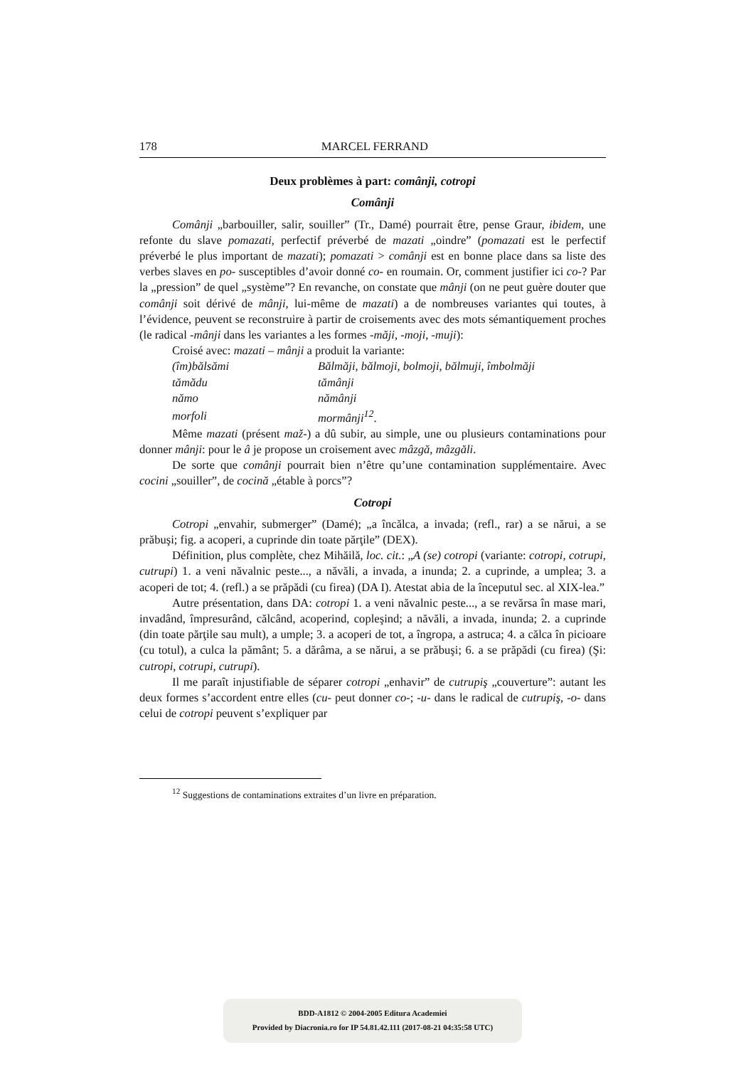178 MARCEL FERRAND
Deux problèmes à part: comânji, cotropi
Comânji
Comânji „barbouiller, salir, souiller” (Tr., Damé) pourrait être, pense Graur, ibidem, une refonte du slave pomazati, perfectif préverbé de mazati „oindre” (pomazati est le perfectif préverbé le plus important de mazati); pomazati > comânji est en bonne place dans sa liste des verbes slaves en po- susceptibles d’avoir donné co- en roumain. Or, comment justifier ici co-? Par la „pression” de quel „système”? En revanche, on constate que mânji (on ne peut guère douter que comânji soit dérivé de mânji, lui-même de mazati) a de nombreuses variantes qui toutes, à l’évidence, peuvent se reconstruire à partir de croisements avec des mots sémantiquement proches (le radical -mânji dans les variantes a les formes -măji, -moji, -muji):
Croisé avec: mazati – mânji a produit la variante:
| (îm)bălsămi | Bălmăji, bălmoji, bolmoji, bălmuji, îmbolmăji |
| tămădu | tămânji |
| nămo | nămânji |
| morfoli | mormânji<sup>12</sup> . |
Même mazati (présent maž-) a dû subir, au simple, une ou plusieurs contaminations pour donner mânji: pour le â je propose un croisement avec mâzgă, mâzgăli.
De sorte que comânji pourrait bien n’être qu’une contamination supplémentaire. Avec cocini „souiller”, de cocină „étable à porcs”?
Cotropi
Cotropi „envahir, submerger” (Damé); „a încălca, a invada; (refl., rar) a se nărui, a se prăbuşi; fig. a acoperi, a cuprinde din toate părţile” (DEX).
Définition, plus complète, chez Mihăilă, loc. cit.: „A (se) cotropi (variante: cotropi, cotrupi, cutrupi) 1. a veni năvalnic peste..., a năvăli, a invada, a inunda; 2. a cuprinde, a umplea; 3. a acoperi de tot; 4. (refl.) a se prăpădi (cu firea) (DA I). Atestat abia de la începutul sec. al XIX-lea.”
Autre présentation, dans DA: cotropi 1. a veni năvalnic peste..., a se revărsa în mase mari, invadând, împresurând, călcând, acoperind, copleşind; a năvăli, a invada, inunda; 2. a cuprinde (din toate părţile sau mult), a umple; 3. a acoperi de tot, a îngropa, a astruca; 4. a călca în picioare (cu totul), a culca la pământ; 5. a dărâma, a se nărui, a se prăbuşi; 6. a se prăpădi (cu firea) (Şi: cutropi, cotrupi, cutrupi).
Il me paraît injustifiable de séparer cotropi „enhavir” de cutrupiş „couverture”: autant les deux formes s’accordent entre elles (cu- peut donner co-; -u- dans le radical de cutrupiş, -o- dans celui de cotropi peuvent s’expliquer par
<sup>12</sup> Suggestions de contaminations extraites d’un livre en préparation.
BDD-A1812 © 2004-2005 Editura Academiei
Provided by Diacronia.ro for IP 54.81.42.111 (2017-08-21 04:35:58 UTC)